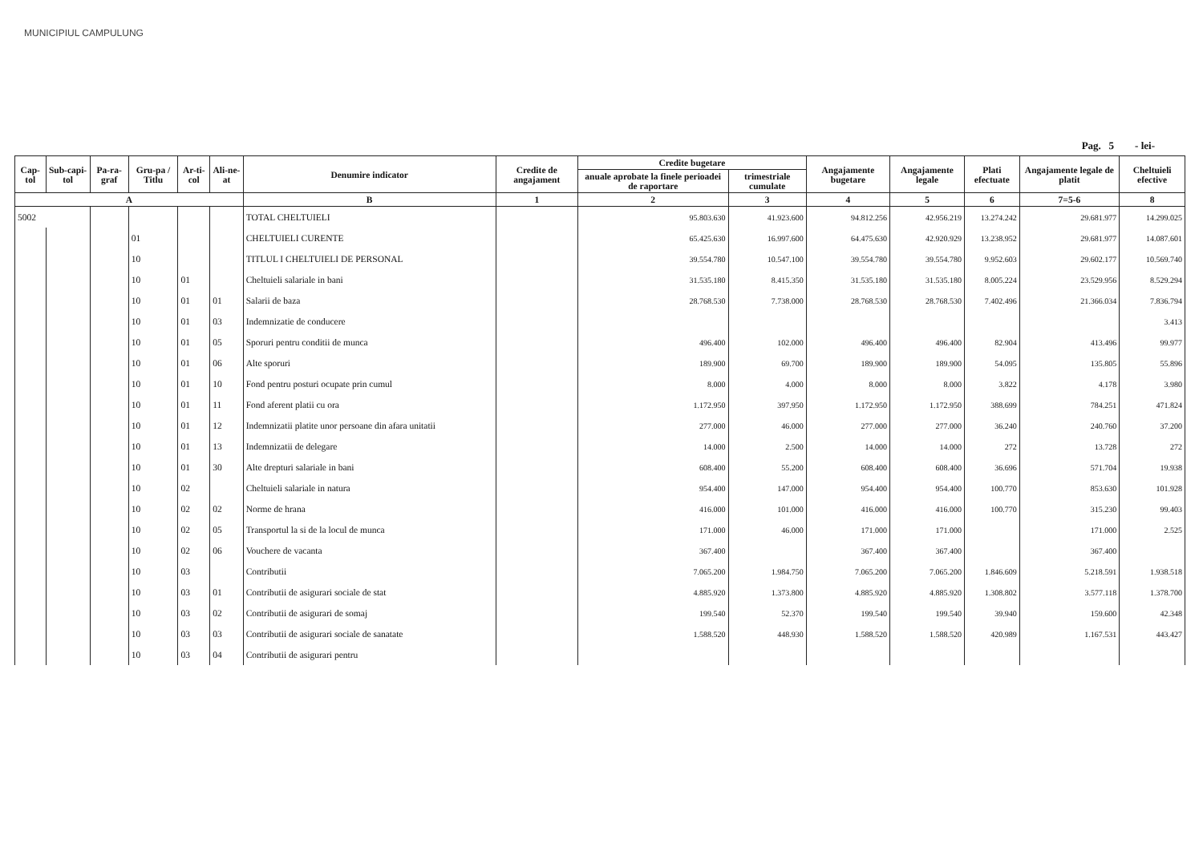MUNICIPIUL CAMPULUNG
Pag. 5 - lei-
| Cap-tol | Sub-capi-tol | Pa-ra-graf | Gru-pa / Titlu | Ar-ti-col | Ali-ne-at | Denumire indicator | Credite de angajament | Credite bugetare | | Angajamente bugetare | Angajamente legale | Plati efectuate | Angajamente legale de platit | Cheltuieli efective |
| --- | --- | --- | --- | --- | --- | --- | --- | --- | --- | --- | --- | --- | --- | --- |
| | | | | | | | | anuale aprobate la finele perioadei de raportare | trimestriale cumulate | | | | | |
| A | | | | | | B | 1 | 2 | 3 | 4 | 5 | 6 | 7=5-6 | 8 |
| 5002 | | | | | | TOTAL CHELTUIELI | | 95.803.630 | 41.923.600 | 94.812.256 | 42.956.219 | 13.274.242 | 29.681.977 | 14.299.025 |
| | | | 01 | | | CHELTUIELI CURENTE | | 65.425.630 | 16.997.600 | 64.475.630 | 42.920.929 | 13.238.952 | 29.681.977 | 14.087.601 |
| | | | 10 | | | TITLUL I CHELTUIELI DE PERSONAL | | 39.554.780 | 10.547.100 | 39.554.780 | 39.554.780 | 9.952.603 | 29.602.177 | 10.569.740 |
| | | | 10 | 01 | | Cheltuieli salariale in bani | | 31.535.180 | 8.415.350 | 31.535.180 | 31.535.180 | 8.005.224 | 23.529.956 | 8.529.294 |
| | | | 10 | 01 | 01 | Salarii de baza | | 28.768.530 | 7.738.000 | 28.768.530 | 28.768.530 | 7.402.496 | 21.366.034 | 7.836.794 |
| | | | 10 | 01 | 03 | Indemnizatie de conducere | | | | | | | | 3.413 |
| | | | 10 | 01 | 05 | Sporuri pentru conditii de munca | | 496.400 | 102.000 | 496.400 | 496.400 | 82.904 | 413.496 | 99.977 |
| | | | 10 | 01 | 06 | Alte sporuri | | 189.900 | 69.700 | 189.900 | 189.900 | 54.095 | 135.805 | 55.896 |
| | | | 10 | 01 | 10 | Fond pentru posturi ocupate prin cumul | | 8.000 | 4.000 | 8.000 | 8.000 | 3.822 | 4.178 | 3.980 |
| | | | 10 | 01 | 11 | Fond aferent platii cu ora | | 1.172.950 | 397.950 | 1.172.950 | 1.172.950 | 388.699 | 784.251 | 471.824 |
| | | | 10 | 01 | 12 | Indemnizatii platite unor persoane din afara unitatii | | 277.000 | 46.000 | 277.000 | 277.000 | 36.240 | 240.760 | 37.200 |
| | | | 10 | 01 | 13 | Indemnizatii de delegare | | 14.000 | 2.500 | 14.000 | 14.000 | 272 | 13.728 | 272 |
| | | | 10 | 01 | 30 | Alte drepturi salariale in bani | | 608.400 | 55.200 | 608.400 | 608.400 | 36.696 | 571.704 | 19.938 |
| | | | 10 | 02 | | Cheltuieli salariale in natura | | 954.400 | 147.000 | 954.400 | 954.400 | 100.770 | 853.630 | 101.928 |
| | | | 10 | 02 | 02 | Norme de hrana | | 416.000 | 101.000 | 416.000 | 416.000 | 100.770 | 315.230 | 99.403 |
| | | | 10 | 02 | 05 | Transportul la si de la locul de munca | | 171.000 | 46.000 | 171.000 | 171.000 | | 171.000 | 2.525 |
| | | | 10 | 02 | 06 | Vouchere de vacanta | | 367.400 | | 367.400 | 367.400 | | 367.400 | |
| | | | 10 | 03 | | Contributii | | 7.065.200 | 1.984.750 | 7.065.200 | 7.065.200 | 1.846.609 | 5.218.591 | 1.938.518 |
| | | | 10 | 03 | 01 | Contributii de asigurari sociale de stat | | 4.885.920 | 1.373.800 | 4.885.920 | 4.885.920 | 1.308.802 | 3.577.118 | 1.378.700 |
| | | | 10 | 03 | 02 | Contributii de asigurari de somaj | | 199.540 | 52.370 | 199.540 | 199.540 | 39.940 | 159.600 | 42.348 |
| | | | 10 | 03 | 03 | Contributii de asigurari sociale de sanatate | | 1.588.520 | 448.930 | 1.588.520 | 1.588.520 | 420.989 | 1.167.531 | 443.427 |
| | | | 10 | 03 | 04 | Contributii de asigurari pentru | | | | | | | | |